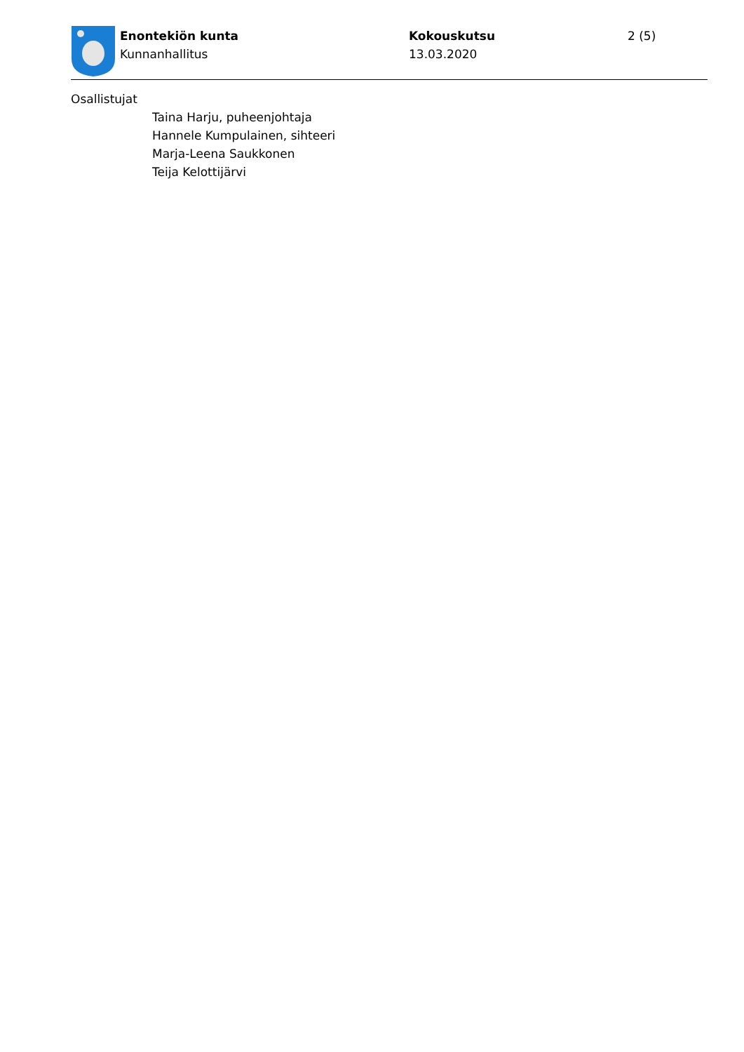Enontekiön kunta
Kunnanhallitus
Kokouskutsu
13.03.2020
2 (5)
Osallistujat
Taina Harju, puheenjohtaja
Hannele Kumpulainen, sihteeri
Marja-Leena Saukkonen
Teija Kelottijärvi